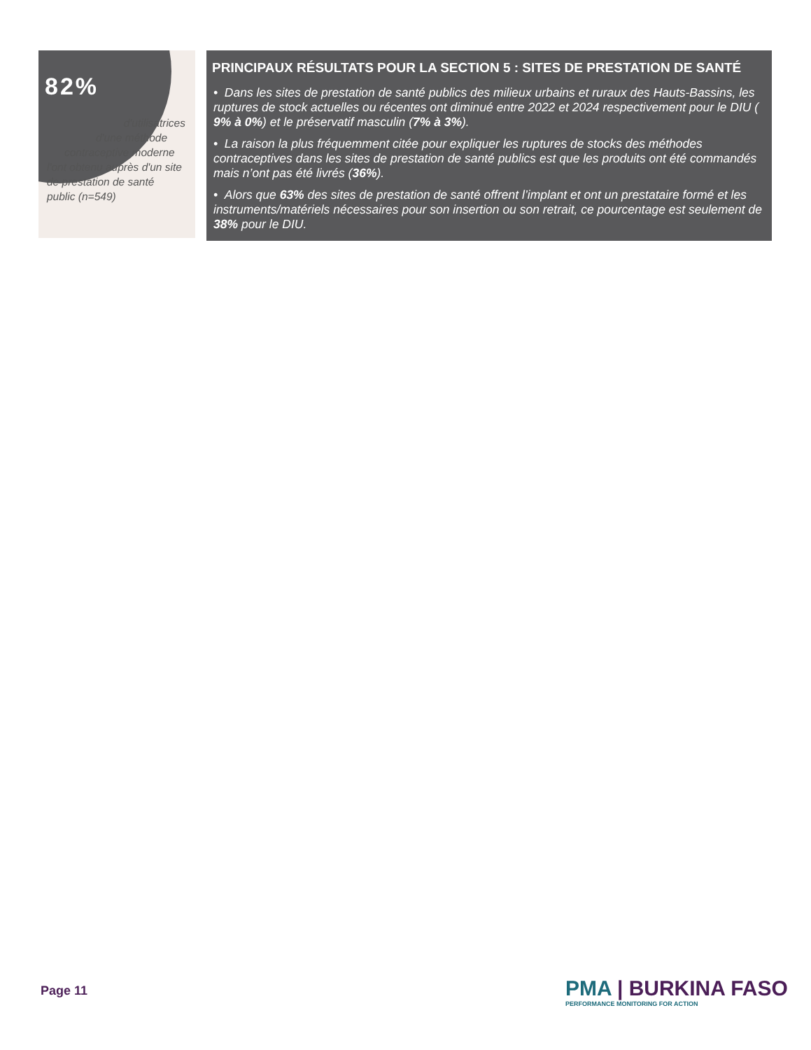82%
d'utilisatrices
d'une méthode
contraceptive moderne
l'ont obtenu auprès d'un site de prestation de santé public (n=549)
PRINCIPAUX RÉSULTATS POUR LA SECTION 5 : SITES DE PRESTATION DE SANTÉ
• Dans les sites de prestation de santé publics des milieux urbains et ruraux des Hauts-Bassins, les ruptures de stock actuelles ou récentes ont diminué entre 2022 et 2024 respectivement pour le DIU ( 9% à 0%) et le préservatif masculin (7% à 3%).
• La raison la plus fréquemment citée pour expliquer les ruptures de stocks des méthodes contraceptives dans les sites de prestation de santé publics est que les produits ont été commandés mais n’ont pas été livrés (36%).
• Alors que 63% des sites de prestation de santé offrent l’implant et ont un prestataire formé et les instruments/matériels nécessaires pour son insertion ou son retrait, ce pourcentage est seulement de 38% pour le DIU.
Page 11
PMA | BURKINA FASO
PERFORMANCE MONITORING FOR ACTION